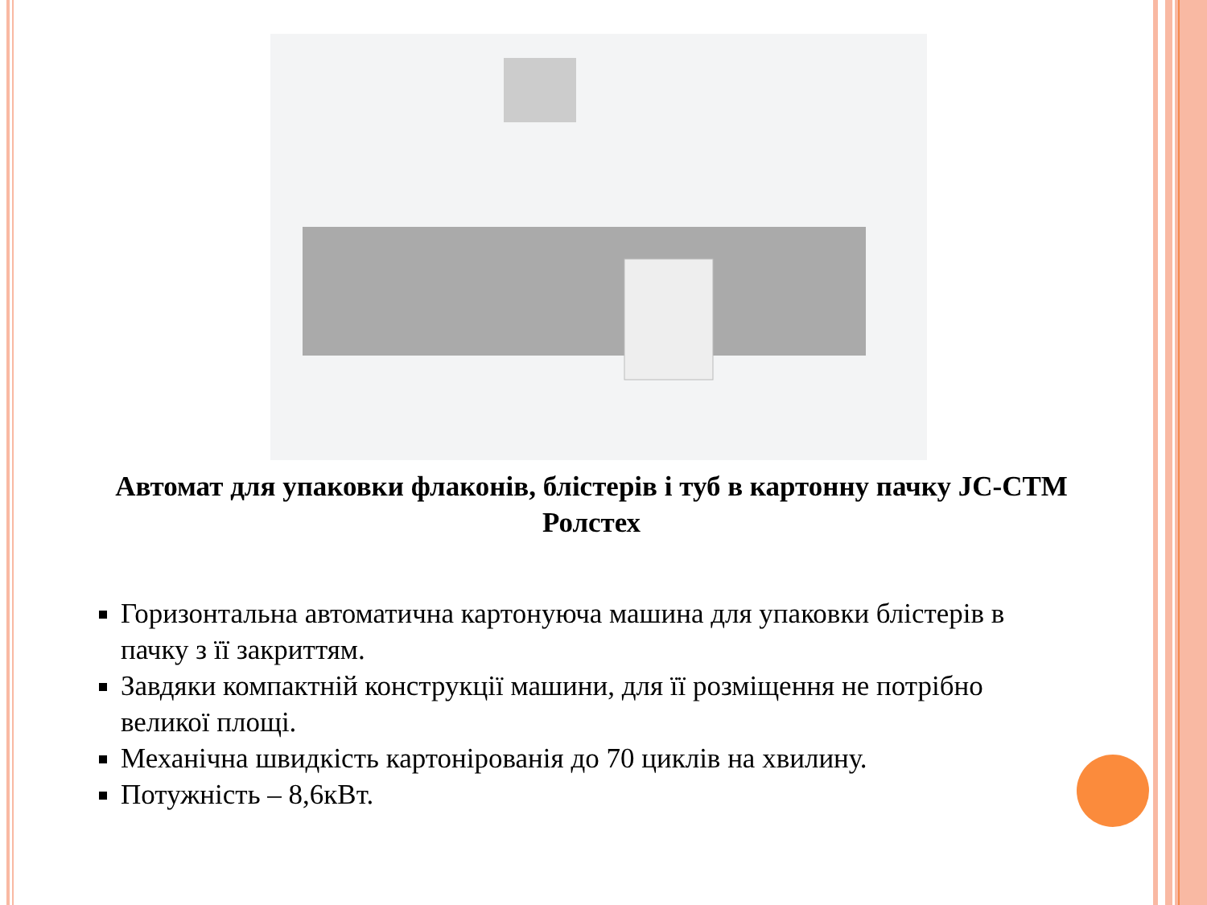Автомат для упаковки флаконів, блістерів і туб в картонну пачку JC-CTM Ролстех
Горизонтальна автоматична картонуюча машина для упаковки блістерів в пачку з її закриттям.
Завдяки компактній конструкції машини, для її розміщення не потрібно великої площі.
Механічна швидкість картонірованія до 70 циклів на хвилину.
Потужність – 8,6кВт.